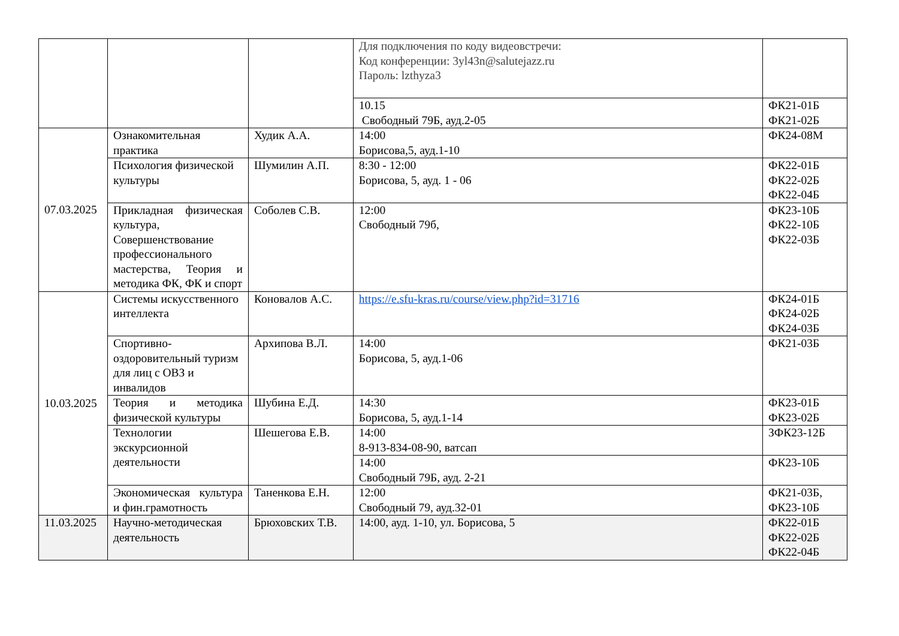| | | | Для подключения по коду видеовстречи: Код конференции: 3yl43n@salutejazz.ru Пароль: lzthyza3 | |
| | | | 10.15 Свободный 79Б, ауд.2-05 | ФК21-01Б ФК21-02Б |
| 07.03.2025 | Ознакомительная практика | Худик А.А. | 14:00 Борисова,5, ауд.1-10 | ФК24-08М |
| | Психология физической культуры | Шумилин А.П. | 8:30 - 12:00 Борисова, 5, ауд. 1 - 06 | ФК22-01Б ФК22-02Б ФК22-04Б |
| | Прикладная физическая культура, Совершенствование профессионального мастерства, Теория и методика ФК, ФК и спорт | Соболев С.В. | 12:00 Свободный 79б, | ФК23-10Б ФК22-10Б ФК22-03Б |
| 10.03.2025 | Системы искусственного интеллекта | Коновалов А.С. | https://e.sfu-kras.ru/course/view.php?id=31716 | ФК24-01Б ФК24-02Б ФК24-03Б |
| | Спортивно-оздоровительный туризм для лиц с ОВЗ и инвалидов | Архипова В.Л. | 14:00 Борисова, 5, ауд.1-06 | ФК21-03Б |
| | Теория и методика физической культуры | Шубина Е.Д. | 14:30 Борисова, 5, ауд.1-14 | ФК23-01Б ФК23-02Б |
| | Технологии экскурсионной деятельности | Шешегова Е.В. | 14:00 8-913-834-08-90, ватсап | ЗФК23-12Б |
| | | | 14:00 Свободный 79Б, ауд. 2-21 | ФК23-10Б |
| | Экономическая культура и фин.грамотность | Таненкова Е.Н. | 12:00 Свободный 79, ауд.32-01 | ФК21-03Б, ФК23-10Б |
| 11.03.2025 | Научно-методическая деятельность | Брюховских Т.В. | 14:00, ауд. 1-10, ул. Борисова, 5 | ФК22-01Б ФК22-02Б ФК22-04Б |